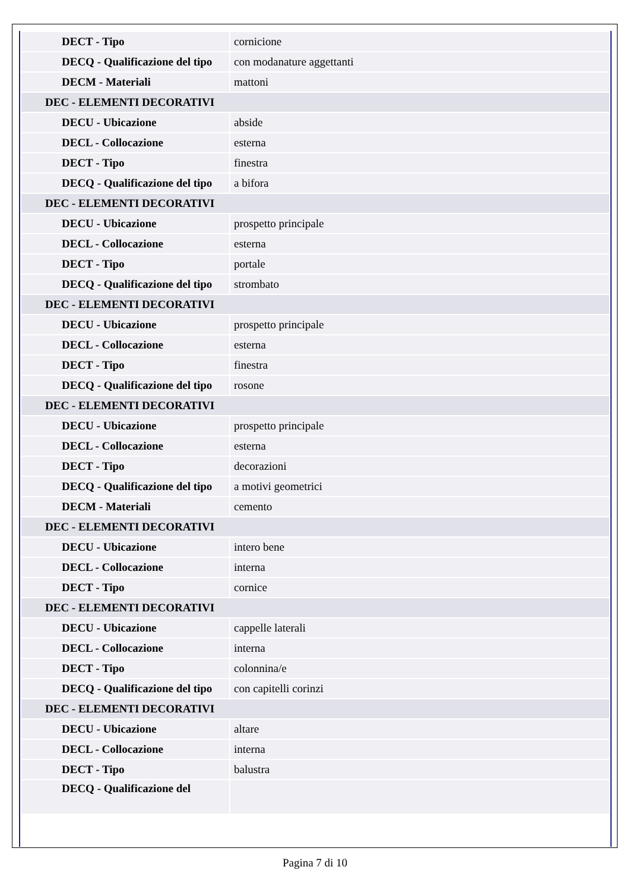| DECT - Tipo | cornicione |
| DECQ - Qualificazione del tipo | con modanature aggettanti |
| DECM - Materiali | mattoni |
| DEC - ELEMENTI DECORATIVI | |
| DECU - Ubicazione | abside |
| DECL - Collocazione | esterna |
| DECT - Tipo | finestra |
| DECQ - Qualificazione del tipo | a bifora |
| DEC - ELEMENTI DECORATIVI | |
| DECU - Ubicazione | prospetto principale |
| DECL - Collocazione | esterna |
| DECT - Tipo | portale |
| DECQ - Qualificazione del tipo | strombato |
| DEC - ELEMENTI DECORATIVI | |
| DECU - Ubicazione | prospetto principale |
| DECL - Collocazione | esterna |
| DECT - Tipo | finestra |
| DECQ - Qualificazione del tipo | rosone |
| DEC - ELEMENTI DECORATIVI | |
| DECU - Ubicazione | prospetto principale |
| DECL - Collocazione | esterna |
| DECT - Tipo | decorazioni |
| DECQ - Qualificazione del tipo | a motivi geometrici |
| DECM - Materiali | cemento |
| DEC - ELEMENTI DECORATIVI | |
| DECU - Ubicazione | intero bene |
| DECL - Collocazione | interna |
| DECT - Tipo | cornice |
| DEC - ELEMENTI DECORATIVI | |
| DECU - Ubicazione | cappelle laterali |
| DECL - Collocazione | interna |
| DECT - Tipo | colonnina/e |
| DECQ - Qualificazione del tipo | con capitelli corinzi |
| DEC - ELEMENTI DECORATIVI | |
| DECU - Ubicazione | altare |
| DECL - Collocazione | interna |
| DECT - Tipo | balustra |
| DECQ - Qualificazione del | |
Pagina 7 di 10